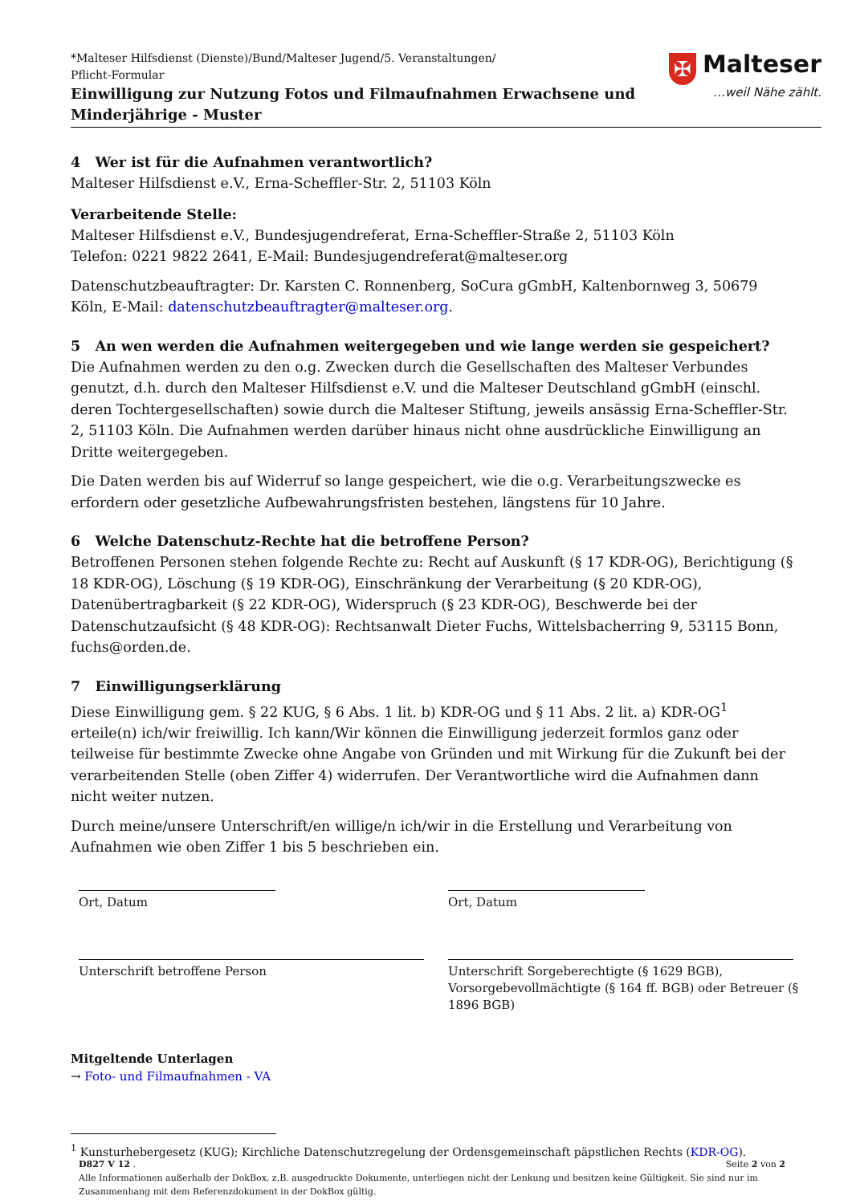*Malteser Hilfsdienst (Dienste)/Bund/Malteser Jugend/5. Veranstaltungen/
Pflicht-Formular
Einwilligung zur Nutzung Fotos und Filmaufnahmen Erwachsene und
Minderjährige - Muster
✠ Malteser
…weil Nähe zählt.
4 Wer ist für die Aufnahmen verantwortlich?
Malteser Hilfsdienst e.V., Erna-Scheffler-Str. 2, 51103 Köln
Verarbeitende Stelle:
Malteser Hilfsdienst e.V., Bundesjugendreferat, Erna-Scheffler-Straße 2, 51103 Köln
Telefon: 0221 9822 2641, E-Mail: Bundesjugendreferat@malteser.org
Datenschutzbeauftragter: Dr. Karsten C. Ronnenberg, SoCura gGmbH, Kaltenbornweg 3, 50679 Köln, E-Mail: datenschutzbeauftragter@malteser.org.
5 An wen werden die Aufnahmen weitergegeben und wie lange werden sie gespeichert?
Die Aufnahmen werden zu den o.g. Zwecken durch die Gesellschaften des Malteser Verbundes genutzt, d.h. durch den Malteser Hilfsdienst e.V. und die Malteser Deutschland gGmbH (einschl. deren Tochtergesellschaften) sowie durch die Malteser Stiftung, jeweils ansässig Erna-Scheffler-Str. 2, 51103 Köln. Die Aufnahmen werden darüber hinaus nicht ohne ausdrückliche Einwilligung an Dritte weitergegeben.
Die Daten werden bis auf Widerruf so lange gespeichert, wie die o.g. Verarbeitungszwecke es erfordern oder gesetzliche Aufbewahrungsfristen bestehen, längstens für 10 Jahre.
6 Welche Datenschutz-Rechte hat die betroffene Person?
Betroffenen Personen stehen folgende Rechte zu: Recht auf Auskunft (§ 17 KDR-OG), Berichtigung (§ 18 KDR-OG), Löschung (§ 19 KDR-OG), Einschränkung der Verarbeitung (§ 20 KDR-OG), Datenübertragbarkeit (§ 22 KDR-OG), Widerspruch (§ 23 KDR-OG), Beschwerde bei der Datenschutzaufsicht (§ 48 KDR-OG): Rechtsanwalt Dieter Fuchs, Wittelsbacherring 9, 53115 Bonn, fuchs@orden.de.
7 Einwilligungserklärung
Diese Einwilligung gem. § 22 KUG, § 6 Abs. 1 lit. b) KDR-OG und § 11 Abs. 2 lit. a) KDR-OG<sup>1</sup> erteile(n) ich/wir freiwillig. Ich kann/Wir können die Einwilligung jederzeit formlos ganz oder teilweise für bestimmte Zwecke ohne Angabe von Gründen und mit Wirkung für die Zukunft bei der verarbeitenden Stelle (oben Ziffer 4) widerrufen. Der Verantwortliche wird die Aufnahmen dann nicht weiter nutzen.
Durch meine/unsere Unterschrift/en willige/n ich/wir in die Erstellung und Verarbeitung von Aufnahmen wie oben Ziffer 1 bis 5 beschrieben ein.
Ort, Datum Ort, Datum
Unterschrift betroffene Person Unterschrift Sorgeberechtigte (§ 1629 BGB), Vorsorgebevollmächtigte (§ 164 ff. BGB) oder Betreuer (§ 1896 BGB)
Mitgeltende Unterlagen
→ Foto- und Filmaufnahmen - VA
<sup>1</sup> Kunsturhebergesetz (KUG); Kirchliche Datenschutzregelung der Ordensgemeinschaft päpstlichen Rechts (KDR-OG).
D827 V 12 . Seite 2 von 2
Alle Informationen außerhalb der DokBox, z.B. ausgedruckte Dokumente, unterliegen nicht der Lenkung und besitzen keine Gültigkeit. Sie sind nur im Zusammenhang mit dem Referenzdokument in der DokBox gültig.